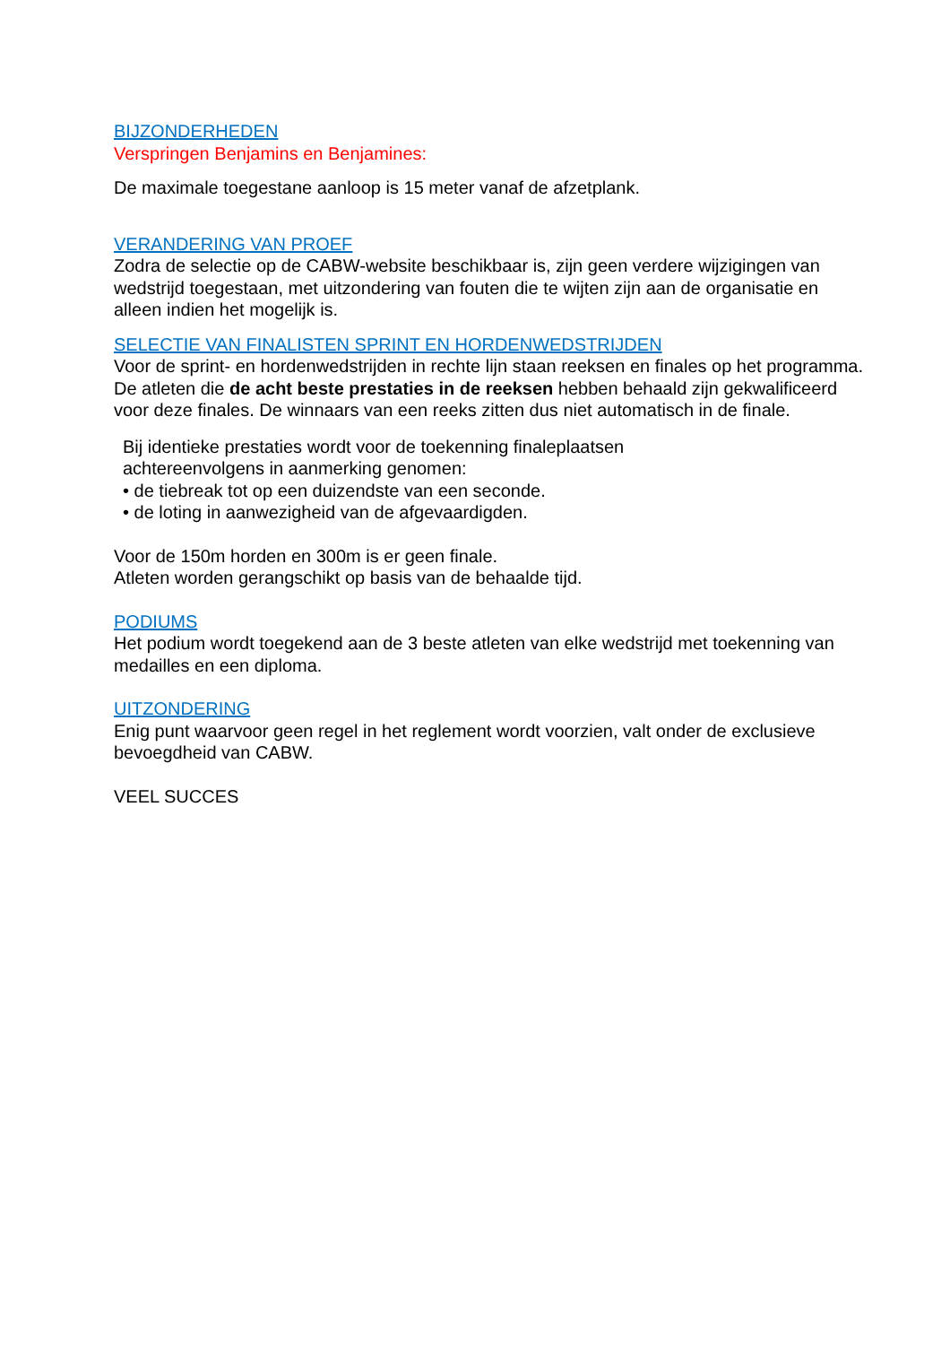BIJZONDERHEDEN
Verspringen Benjamins en Benjamines:
De maximale toegestane aanloop is 15 meter vanaf de afzetplank.
VERANDERING VAN PROEF
Zodra de selectie op de CABW-website beschikbaar is, zijn geen verdere wijzigingen van wedstrijd toegestaan, met uitzondering van fouten die te wijten zijn aan de organisatie en alleen indien het mogelijk is.
SELECTIE VAN FINALISTEN SPRINT EN HORDENWEDSTRIJDEN
Voor de sprint- en hordenwedstrijden in rechte lijn staan reeksen en finales op het programma. De atleten die de acht beste prestaties in de reeksen hebben behaald zijn gekwalificeerd voor deze finales. De winnaars van een reeks zitten dus niet automatisch in de finale.
Bij identieke prestaties wordt voor de toekenning finaleplaatsen
achtereenvolgens in aanmerking genomen:
• de tiebreak tot op een duizendste van een seconde.
• de loting in aanwezigheid van de afgevaardigden.
Voor de 150m horden en 300m is er geen finale.
Atleten worden gerangschikt op basis van de behaalde tijd.
PODIUMS
Het podium wordt toegekend aan de 3 beste atleten van elke wedstrijd met toekenning van medailles en een diploma.
UITZONDERING
Enig punt waarvoor geen regel in het reglement wordt voorzien, valt onder de exclusieve bevoegdheid van CABW.
VEEL SUCCES